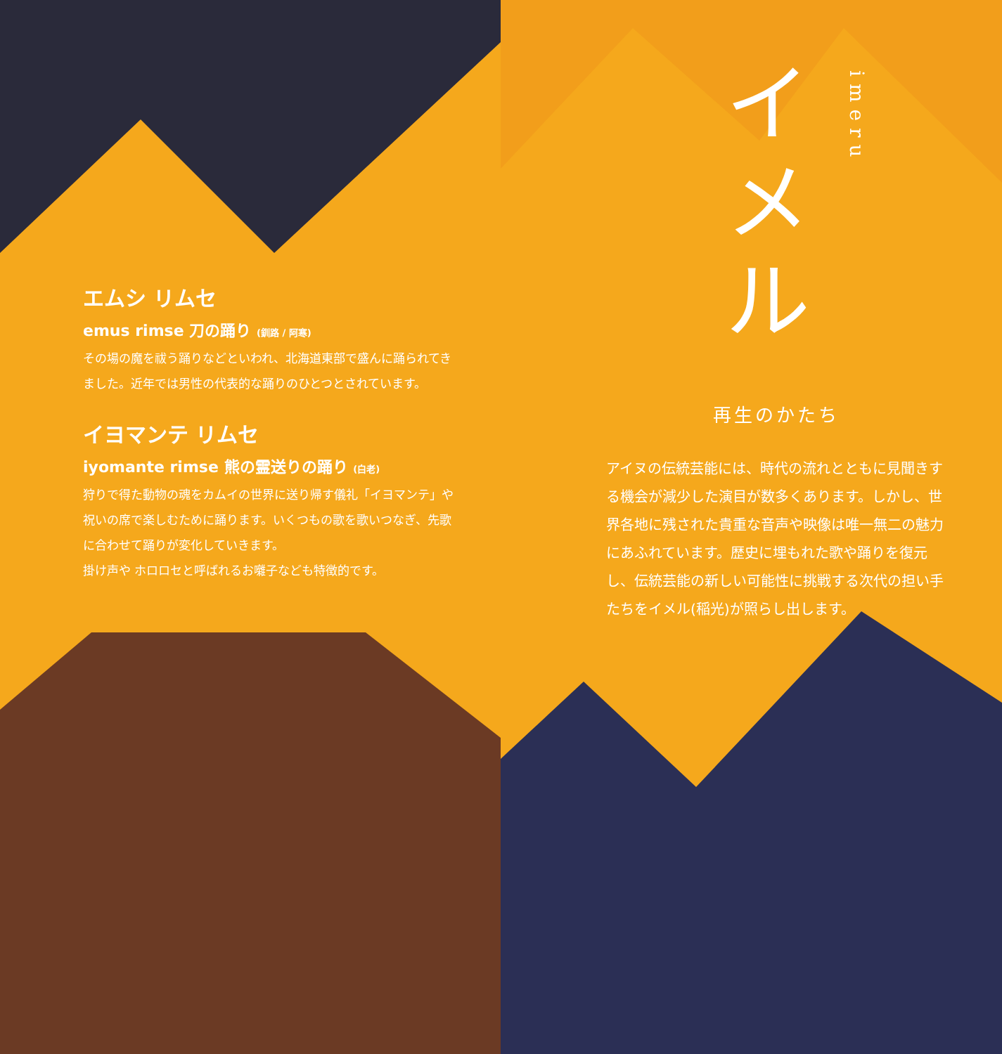エムシ リムセ
emus rimse 刀の踊り (釧路 / 阿寒)
その場の魔を祓う踊りなどといわれ、北海道東部で盛んに踊られてきました。近年では男性の代表的な踊りのひとつとされています。
イヨマンテ リムセ
iyomante rimse 熊の霊送りの踊り (白老)
狩りで得た動物の魂をカムイの世界に送り帰す儀礼「イヨマンテ」や祝いの席で楽しむために踊ります。いくつもの歌を歌いつなぎ、先歌に合わせて踊りが変化していきます。
掛け声や ホロロセと呼ばれるお囃子なども特徴的です。
イメル
imeru
再生のかたち
アイヌの伝統芸能には、時代の流れとともに見聞きする機会が減少した演目が数多くあります。しかし、世界各地に残された貴重な音声や映像は唯一無二の魅力にあふれています。歴史に埋もれた歌や踊りを復元し、伝統芸能の新しい可能性に挑戦する次代の担い手たちをイメル(稲光)が照らし出します。